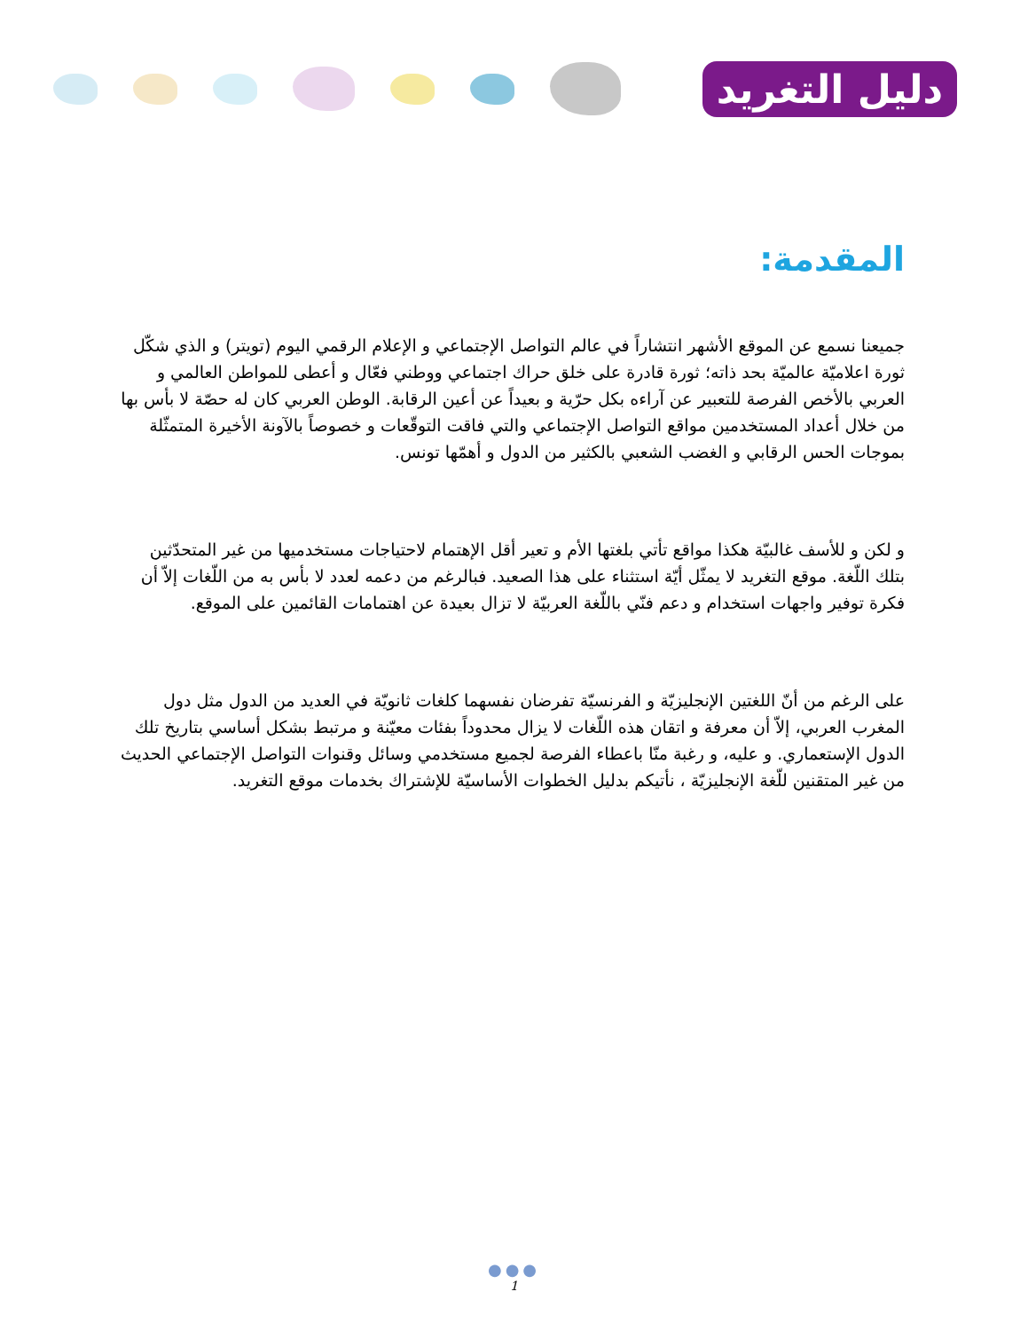دليل التغريد
المقدمة:
جميعنا نسمع عن الموقع الأشهر انتشاراً في عالم التواصل الإجتماعي و الإعلام الرقمي اليوم (تويتر) و الذي شكّل ثورة اعلاميّة عالميّة بحد ذاته؛ ثورة قادرة على خلق حراك اجتماعي ووطني فعّال و أعطى للمواطن العالمي و العربي بالأخص الفرصة للتعبير عن آراءه بكل حرّية و بعيداً عن أعين الرقابة. الوطن العربي كان له حصّة لا بأس بها من خلال أعداد المستخدمين مواقع التواصل الإجتماعي والتي فاقت التوقّعات و خصوصاً بالآونة الأخيرة المتمثّلة بموجات الحس الرقابي و الغضب الشعبي بالكثير من الدول و أهمّها تونس.
و لكن و للأسف غالبيّة هكذا مواقع تأتي بلغتها الأم و تعير أقل الإهتمام لاحتياجات مستخدميها من غير المتحدّثين بتلك اللّغة. موقع التغريد لا يمثّل أيّة استثناء على هذا الصعيد. فبالرغم من دعمه لعدد لا بأس به من اللّغات إلاّ أن فكرة توفير واجهات استخدام و دعم فنّي باللّغة العربيّة لا تزال بعيدة عن اهتمامات القائمين على الموقع.
على الرغم من أنّ اللغتين الإنجليزيّة و الفرنسيّة تفرضان نفسهما كلغات ثانويّة في العديد من الدول مثل دول المغرب العربي، إلاّ أن معرفة و اتقان هذه اللّغات لا يزال محدوداً بفئات معيّنة و مرتبط بشكل أساسي بتاريخ تلك الدول الإستعماري. و عليه، و رغبة منّا باعطاء الفرصة لجميع مستخدمي وسائل وقنوات التواصل الإجتماعي الحديث من غير المتقنين للّغة الإنجليزيّة ، نأتيكم بدليل الخطوات الأساسيّة للإشتراك بخدمات موقع التغريد.
●●●
1